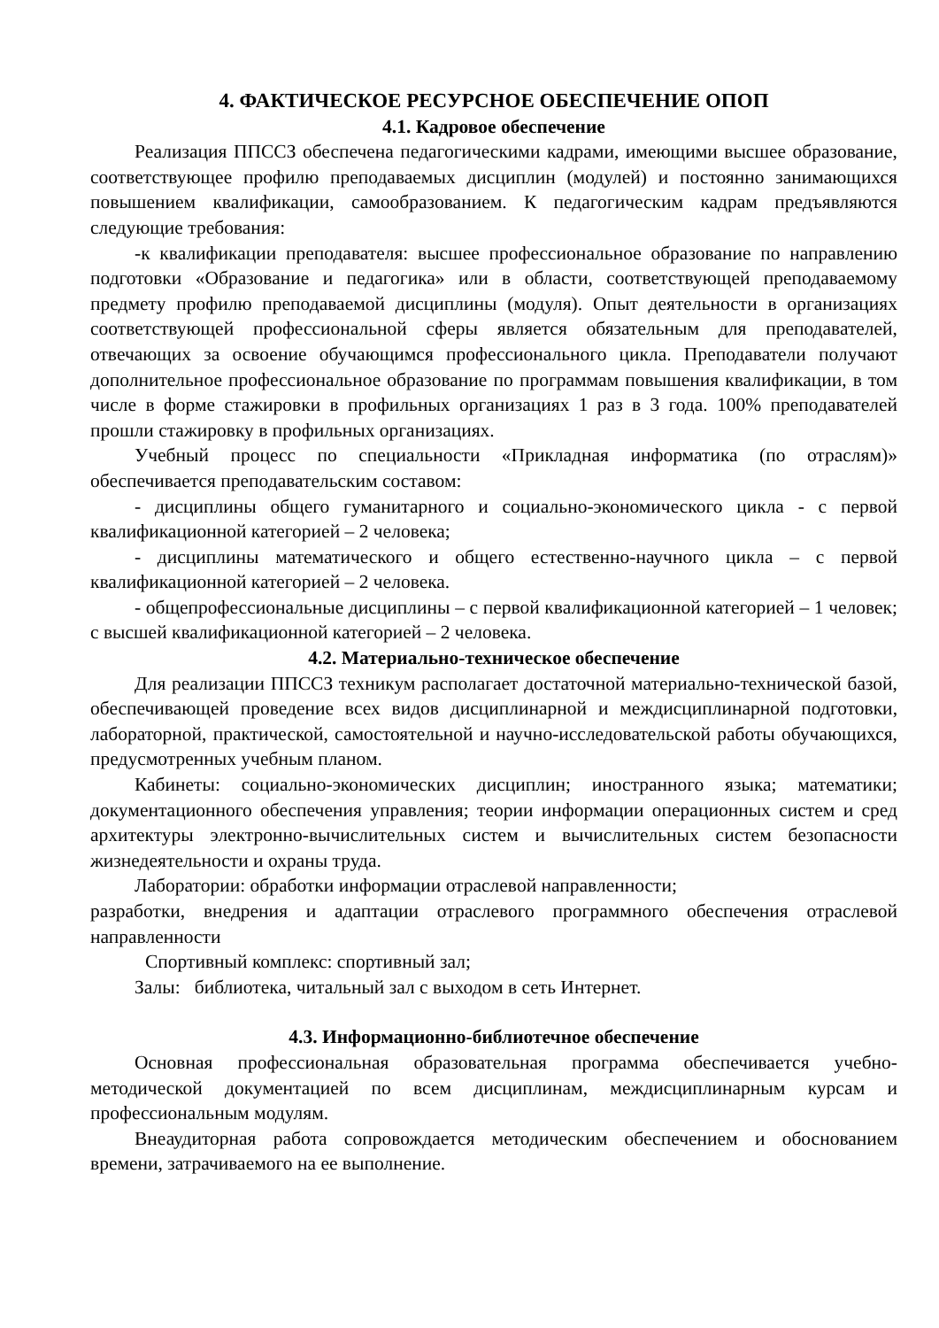4. ФАКТИЧЕСКОЕ РЕСУРСНОЕ ОБЕСПЕЧЕНИЕ ОПОП
4.1. Кадровое обеспечение
Реализация ППССЗ обеспечена педагогическими кадрами, имеющими высшее образование, соответствующее профилю преподаваемых дисциплин (модулей) и постоянно занимающихся повышением квалификации, самообразованием. К педагогическим кадрам предъявляются следующие требования:
-к квалификации преподавателя: высшее профессиональное образование по направлению подготовки «Образование и педагогика» или в области, соответствующей преподаваемому предмету профилю преподаваемой дисциплины (модуля). Опыт деятельности в организациях соответствующей профессиональной сферы является обязательным для преподавателей, отвечающих за освоение обучающимся профессионального цикла. Преподаватели получают дополнительное профессиональное образование по программам повышения квалификации, в том числе в форме стажировки в профильных организациях 1 раз в 3 года. 100% преподавателей прошли стажировку в профильных организациях.
Учебный процесс по специальности «Прикладная информатика (по отраслям)» обеспечивается преподавательским составом:
- дисциплины общего гуманитарного и социально-экономического цикла - с первой квалификационной категорией – 2 человека;
- дисциплины математического и общего естественно-научного цикла – с первой квалификационной категорией – 2 человека.
- общепрофессиональные дисциплины – с первой квалификационной категорией – 1 человек; с высшей квалификационной категорией – 2 человека.
4.2. Материально-техническое обеспечение
Для реализации ППССЗ техникум располагает достаточной материально-технической базой, обеспечивающей проведение всех видов дисциплинарной и междисциплинарной подготовки, лабораторной, практической, самостоятельной и научно-исследовательской работы обучающихся, предусмотренных учебным планом.
Кабинеты: социально-экономических дисциплин; иностранного языка; математики; документационного обеспечения управления; теории информации операционных систем и сред архитектуры электронно-вычислительных систем и вычислительных систем безопасности жизнедеятельности и охраны труда.
Лаборатории: обработки информации отраслевой направленности;
разработки, внедрения и адаптации отраслевого программного обеспечения отраслевой направленности
Спортивный комплекс: спортивный зал;
Залы: библиотека, читальный зал с выходом в сеть Интернет.
4.3. Информационно-библиотечное обеспечение
Основная профессиональная образовательная программа обеспечивается учебно-методической документацией по всем дисциплинам, междисциплинарным курсам и профессиональным модулям.
Внеаудиторная работа сопровождается методическим обеспечением и обоснованием времени, затрачиваемого на ее выполнение.